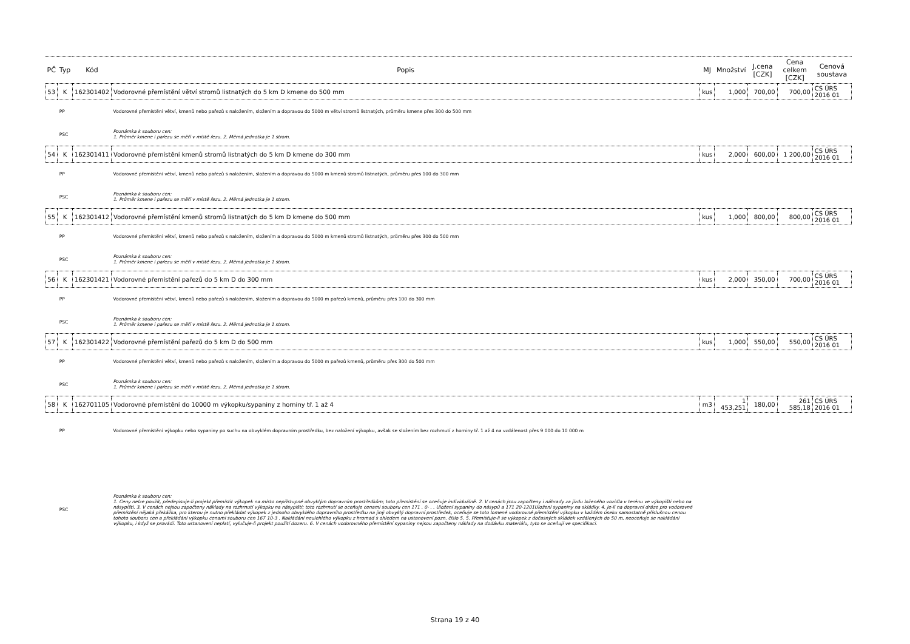| PČ | Typ | Kód | Popis | MJ | Množství | J.cena [CZK] | Cena celkem [CZK] | Cenová soustava |
| --- | --- | --- | --- | --- | --- | --- | --- | --- |
| 53 | K | 162301402 | Vodorovné přemístění větví stromů listnatých do 5 km D kmene do 500 mm | kus | 1,000 | 700,00 | 700,00 | CS ÚRS 2016 01 |
| | PP | | Vodorovné přemístění větví, kmenů nebo pařezů s naložením, složením a dopravou do 5000 m větví stromů listnatých, průměru kmene přes 300 do 500 mm | | | | | |
| | PSC | | Poznámka k souboru cen: 1. Průměr kmene i pařezu se měří v místě řezu. 2. Měrná jednotka je 1 strom. | | | | | |
| 54 | K | 162301411 | Vodorovné přemístění kmenů stromů listnatých do 5 km D kmene do 300 mm | kus | 2,000 | 600,00 | 1 200,00 | CS ÚRS 2016 01 |
| | PP | | Vodorovné přemístění větví, kmenů nebo pařezů s naložením, složením a dopravou do 5000 m kmenů stromů listnatých, průměru přes 100 do 300 mm | | | | | |
| | PSC | | Poznámka k souboru cen: 1. Průměr kmene i pařezu se měří v místě řezu. 2. Měrná jednotka je 1 strom. | | | | | |
| 55 | K | 162301412 | Vodorovné přemístění kmenů stromů listnatých do 5 km D kmene do 500 mm | kus | 1,000 | 800,00 | 800,00 | CS ÚRS 2016 01 |
| | PP | | Vodorovné přemístění větví, kmenů nebo pařezů s naložením, složením a dopravou do 5000 m kmenů stromů listnatých, průměru přes 300 do 500 mm | | | | | |
| | PSC | | Poznámka k souboru cen: 1. Průměr kmene i pařezu se měří v místě řezu. 2. Měrná jednotka je 1 strom. | | | | | |
| 56 | K | 162301421 | Vodorovné přemístění pařezů do 5 km D do 300 mm | kus | 2,000 | 350,00 | 700,00 | CS ÚRS 2016 01 |
| | PP | | Vodorovné přemístění větví, kmenů nebo pařezů s naložením, složením a dopravou do 5000 m pařezů kmenů, průměru přes 100 do 300 mm | | | | | |
| | PSC | | Poznámka k souboru cen: 1. Průměr kmene i pařezu se měří v místě řezu. 2. Měrná jednotka je 1 strom. | | | | | |
| 57 | K | 162301422 | Vodorovné přemístění pařezů do 5 km D do 500 mm | kus | 1,000 | 550,00 | 550,00 | CS ÚRS 2016 01 |
| | PP | | Vodorovné přemístění větví, kmenů nebo pařezů s naložením, složením a dopravou do 5000 m pařezů kmenů, průměru přes 300 do 500 mm | | | | | |
| | PSC | | Poznámka k souboru cen: 1. Průměr kmene i pařezu se měří v místě řezu. 2. Měrná jednotka je 1 strom. | | | | | |
| 58 | K | 162701105 | Vodorovné přemístění do 10000 m výkopku/sypaniny z horniny tř. 1 až 4 | m3 | 1 453,251 | 180,00 | 261 585,18 | CS ÚRS 2016 01 |
| | PP | | Vodorovné přemístění výkopku nebo sypaniny po suchu na obvyklém dopravním prostředku, bez naložení výkopku, avšak se složením bez rozhrnutí z horniny tř. 1 až 4 na vzdálenost přes 9 000 do 10 000 m | | | | | |
| | PSC | | Poznámka k souboru cen: 1. Ceny nelze použít, předepisuje-li projekt přemístit výkopek na místo nepřístupné obvyklým dopravním prostředkům; toto přemístění se oceňuje individuálně. 2. V cenách jsou započteny i náhrady za jízdu loženého vozidla v terénu ve výkopišti nebo na násypišti. 3. V cenách nejsou započteny náklady na rozhrnutí výkopku na násypišti; toto rozhrnutí se oceňuje cenami souboru cen 171 . 0- . . Uložení sypaniny do násypů a 171 20-1201Uložení sypaniny na skládky. 4. Je-li na dopravní dráze pro vodorovné přemístění nějaká překážka, pro kterou je nutno překládat výkopek z jednoho obvyklého dopravního prostředku na jiný obvyklý dopravní prostředek, oceňuje se toto lomené vodorovné přemístění výkopku v každém úseku samostatně příslušnou cenou tohoto souboru cen a překládání výkopku cenami souboru cen 167 10-3 . Nakládání neulehlého výkopku z hromad s ohledem na ustanovení pozn. číslo 5. 5. Přemísťuje-li se výkopek z dočasných skládek vzdálených do 50 m, neoceňuje se nakládání výkopku, i když se provádí. Toto ustanovení neplatí, vylučuje-li projekt použití dozeru. 6. V cenách vodorovného přemístění sypaniny nejsou započteny náklady na dodávku materiálu, tyto se oceňují ve specifikaci. | | | | | |
Strana 19 z 40